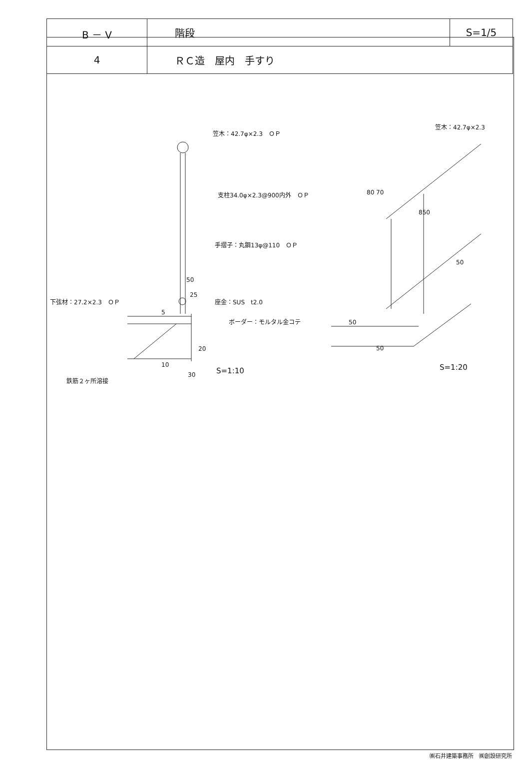| B － V | 階段 | S=1/5 |
| 4 | ＲＣ造 屋内 手すり | |
笠木：42.7φ×2.3　ＯＰ
支柱34.0φ×2.3@900内外　ＯＰ
手摺子：丸鋼13φ@110　ＯＰ
50
25
下弦材：27.2×2.3　ＯＰ 座金：SUS　t2.0
5
ボーダー：モルタル金コテ
20
10
30 S=1:10
鉄筋２ヶ所溶接
笠木：42.7φ×2.3
80 70
850
50
50
50
S=1:20
㈱石井建築事務所　㈱創設研究所